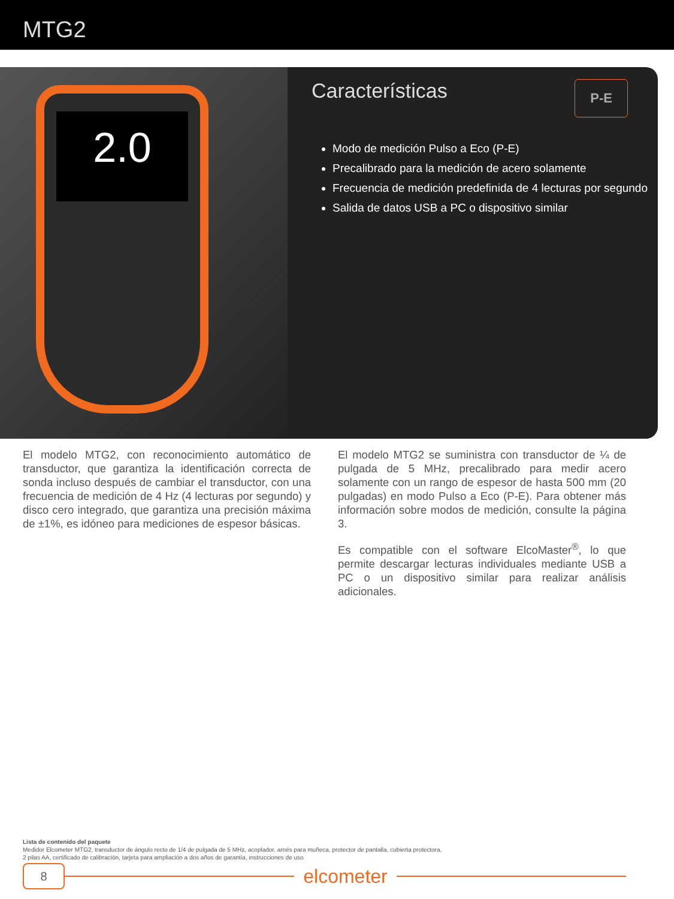MTG2
2.0
Características P-E
Modo de medición Pulso a Eco (P-E)
Precalibrado para la medición de acero solamente
Frecuencia de medición predefinida de 4 lecturas por segundo
Salida de datos USB a PC o dispositivo similar
El modelo MTG2, con reconocimiento automático de transductor, que garantiza la identificación correcta de sonda incluso después de cambiar el transductor, con una frecuencia de medición de 4 Hz (4 lecturas por segundo) y disco cero integrado, que garantiza una precisión máxima de ±1%, es idóneo para mediciones de espesor básicas.
El modelo MTG2 se suministra con transductor de ¼ de pulgada de 5 MHz, precalibrado para medir acero solamente con un rango de espesor de hasta 500 mm (20 pulgadas) en modo Pulso a Eco (P-E). Para obtener más información sobre modos de medición, consulte la página 3.
Es compatible con el software ElcoMaster<sup>®</sup>, lo que permite descargar lecturas individuales mediante USB a PC o un dispositivo similar para realizar análisis adicionales.
Lista de contenido del paquete
Medidor Elcometer MTG2, transductor de ángulo recto de 1/4 de pulgada de 5 MHz, acoplador, arnés para muñeca, protector de pantalla, cubierta protectora,
2 pilas AA, certificado de calibración, tarjeta para ampliación a dos años de garantía, instrucciones de uso
8
elcometer